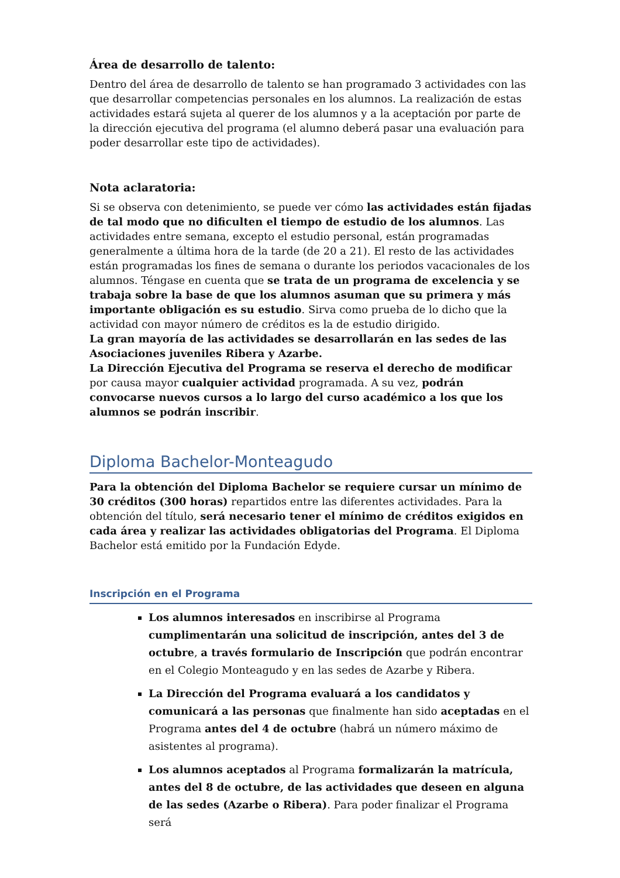Área de desarrollo de talento:
Dentro del área de desarrollo de talento se han programado 3 actividades con las que desarrollar competencias personales en los alumnos. La realización de estas actividades estará sujeta al querer de los alumnos y a la aceptación por parte de la dirección ejecutiva del programa (el alumno deberá pasar una evaluación para poder desarrollar este tipo de actividades).
Nota aclaratoria:
Si se observa con detenimiento, se puede ver cómo las actividades están fijadas de tal modo que no dificulten el tiempo de estudio de los alumnos. Las actividades entre semana, excepto el estudio personal, están programadas generalmente a última hora de la tarde (de 20 a 21). El resto de las actividades están programadas los fines de semana o durante los periodos vacacionales de los alumnos. Téngase en cuenta que se trata de un programa de excelencia y se trabaja sobre la base de que los alumnos asuman que su primera y más importante obligación es su estudio. Sirva como prueba de lo dicho que la actividad con mayor número de créditos es la de estudio dirigido.
La gran mayoría de las actividades se desarrollarán en las sedes de las Asociaciones juveniles Ribera y Azarbe.
La Dirección Ejecutiva del Programa se reserva el derecho de modificar por causa mayor cualquier actividad programada. A su vez, podrán convocarse nuevos cursos a lo largo del curso académico a los que los alumnos se podrán inscribir.
Diploma Bachelor-Monteagudo
Para la obtención del Diploma Bachelor se requiere cursar un mínimo de 30 créditos (300 horas) repartidos entre las diferentes actividades. Para la obtención del título, será necesario tener el mínimo de créditos exigidos en cada área y realizar las actividades obligatorias del Programa. El Diploma Bachelor está emitido por la Fundación Edyde.
Inscripción en el Programa
Los alumnos interesados en inscribirse al Programa cumplimentarán una solicitud de inscripción, antes del 3 de octubre, a través formulario de Inscripción que podrán encontrar en el Colegio Monteagudo y en las sedes de Azarbe y Ribera.
La Dirección del Programa evaluará a los candidatos y comunicará a las personas que finalmente han sido aceptadas en el Programa antes del 4 de octubre (habrá un número máximo de asistentes al programa).
Los alumnos aceptados al Programa formalizarán la matrícula, antes del 8 de octubre, de las actividades que deseen en alguna de las sedes (Azarbe o Ribera). Para poder finalizar el Programa será